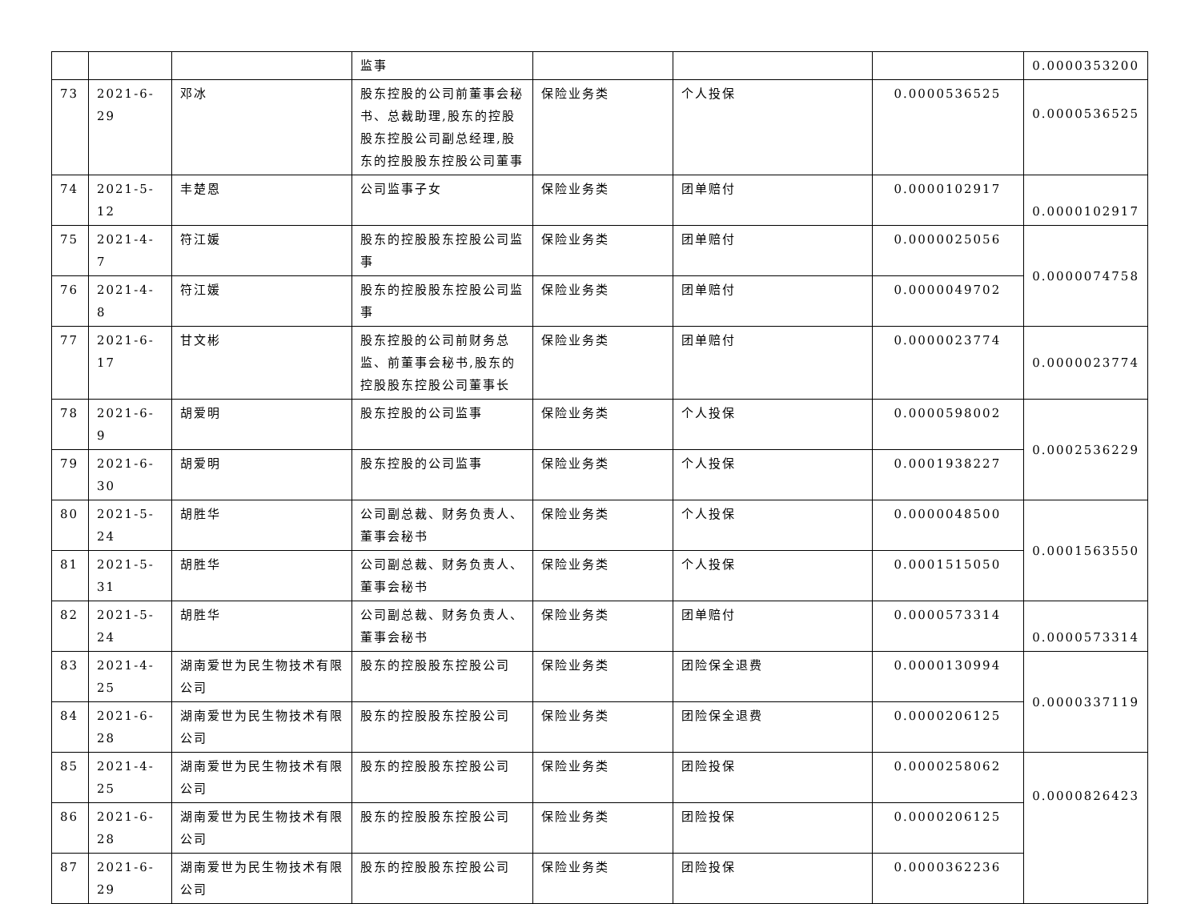| | | | 监事 | | | | 0.0000353200 |
| 73 | 2021-6-29 | 邓冰 | 股东控股的公司前董事会秘书、总裁助理,股东的控股股东控股公司副总经理,股东的控股股东控股公司董事 | 保险业务类 | 个人投保 | 0.0000536525 | 0.0000536525 |
| 74 | 2021-5-12 | 丰楚恩 | 公司监事子女 | 保险业务类 | 团单赔付 | 0.0000102917 | 0.0000102917 |
| 75 | 2021-4-7 | 符江媛 | 股东的控股股东控股公司监事 | 保险业务类 | 团单赔付 | 0.0000025056 | 0.0000074758 |
| 76 | 2021-4-8 | 符江媛 | 股东的控股股东控股公司监事 | 保险业务类 | 团单赔付 | 0.0000049702 | |
| 77 | 2021-6-17 | 甘文彬 | 股东控股的公司前财务总监、前董事会秘书,股东的控股股东控股公司董事长 | 保险业务类 | 团单赔付 | 0.0000023774 | 0.0000023774 |
| 78 | 2021-6-9 | 胡爱明 | 股东控股的公司监事 | 保险业务类 | 个人投保 | 0.0000598002 | 0.0002536229 |
| 79 | 2021-6-30 | 胡爱明 | 股东控股的公司监事 | 保险业务类 | 个人投保 | 0.0001938227 | |
| 80 | 2021-5-24 | 胡胜华 | 公司副总裁、财务负责人、董事会秘书 | 保险业务类 | 个人投保 | 0.0000048500 | 0.0001563550 |
| 81 | 2021-5-31 | 胡胜华 | 公司副总裁、财务负责人、董事会秘书 | 保险业务类 | 个人投保 | 0.0001515050 | |
| 82 | 2021-5-24 | 胡胜华 | 公司副总裁、财务负责人、董事会秘书 | 保险业务类 | 团单赔付 | 0.0000573314 | 0.0000573314 |
| 83 | 2021-4-25 | 湖南爱世为民生物技术有限公司 | 股东的控股股东控股公司 | 保险业务类 | 团险保全退费 | 0.0000130994 | 0.0000337119 |
| 84 | 2021-6-28 | 湖南爱世为民生物技术有限公司 | 股东的控股股东控股公司 | 保险业务类 | 团险保全退费 | 0.0000206125 | |
| 85 | 2021-4-25 | 湖南爱世为民生物技术有限公司 | 股东的控股股东控股公司 | 保险业务类 | 团险投保 | 0.0000258062 | 0.0000826423 |
| 86 | 2021-6-28 | 湖南爱世为民生物技术有限公司 | 股东的控股股东控股公司 | 保险业务类 | 团险投保 | 0.0000206125 | |
| 87 | 2021-6-29 | 湖南爱世为民生物技术有限公司 | 股东的控股股东控股公司 | 保险业务类 | 团险投保 | 0.0000362236 | |